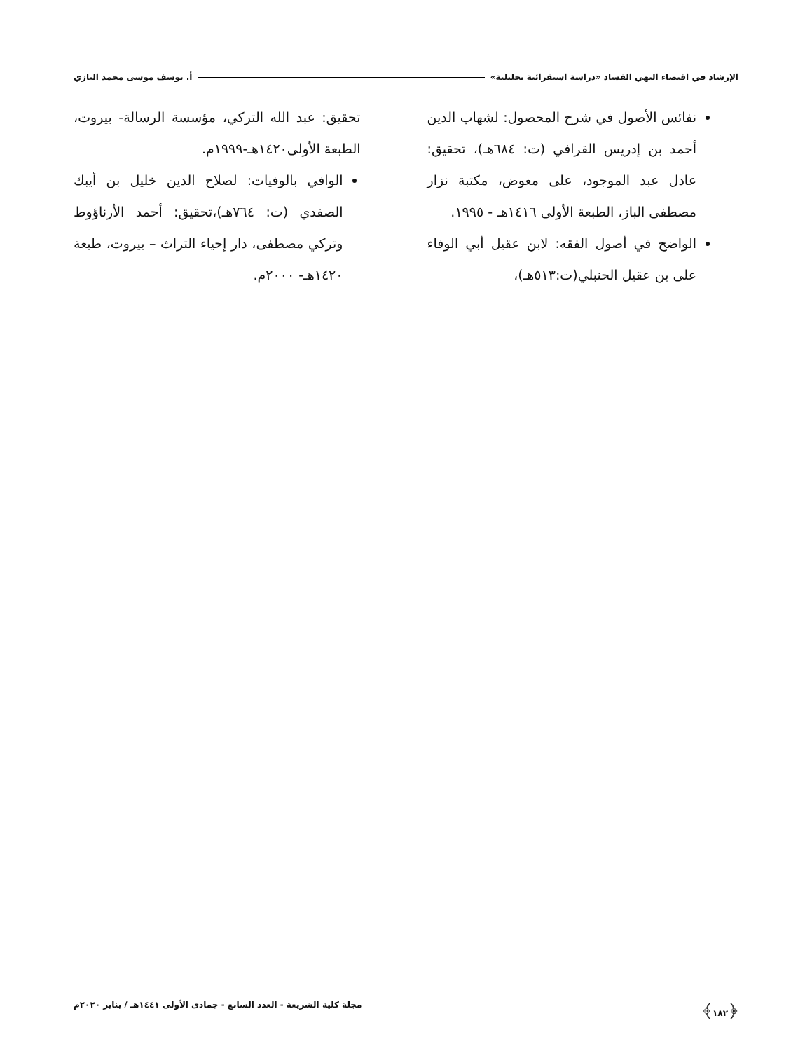الإرشاد في اقتضاء النهي الفساد «دراسة استقرائية تحليلية» أ. يوسف موسى محمد البازي
نفائس الأصول في شرح المحصول: لشهاب الدين أحمد بن إدريس القرافي (ت: ٦٨٤هـ)، تحقيق: عادل عبد الموجود، على معوض، مكتبة نزار مصطفى الباز، الطبعة الأولى ١٤١٦هـ - ١٩٩٥.
الواضح في أصول الفقه: لابن عقيل أبي الوفاء على بن عقيل الحنبلي(ت:٥١٣هـ)،
تحقيق: عبد الله التركي، مؤسسة الرسالة- بيروت، الطبعة الأولى١٤٢٠هـ-١٩٩٩م.
الوافي بالوفيات: لصلاح الدين خليل بن أيبك الصفدي (ت: ٧٦٤هـ)،تحقيق: أحمد الأرناؤوط وتركي مصطفى، دار إحياء التراث – بيروت، طبعة ١٤٢٠هـ- ٢٠٠٠م.
﴿١٨٢﴾ مجلة كلية الشريعة - العدد السابع - جمادى الأولى ١٤٤١هـ / يناير ٢٠٢٠م